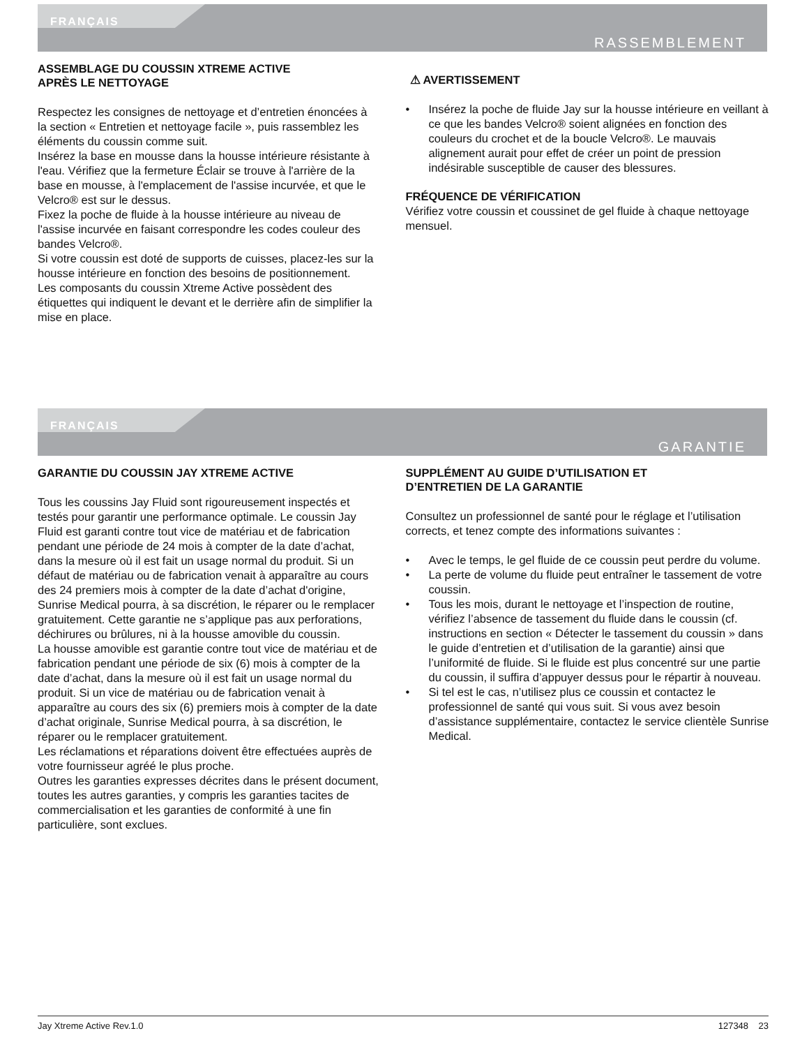FRANÇAIS
RASSEMBLEMENT
ASSEMBLAGE DU COUSSIN XTREME ACTIVE
APRÈS LE NETTOYAGE
Respectez les consignes de nettoyage et d’entretien énoncées à la section « Entretien et nettoyage facile », puis rassemblez les éléments du coussin comme suit.
Insérez la base en mousse dans la housse intérieure résistante à l'eau. Vérifiez que la fermeture Éclair se trouve à l'arrière de la base en mousse, à l'emplacement de l'assise incurvée, et que le Velcro® est sur le dessus.
Fixez la poche de fluide à la housse intérieure au niveau de l'assise incurvée en faisant correspondre les codes couleur des bandes Velcro®.
Si votre coussin est doté de supports de cuisses, placez-les sur la housse intérieure en fonction des besoins de positionnement.
Les composants du coussin Xtreme Active possèdent des étiquettes qui indiquent le devant et le derrière afin de simplifier la mise en place.
⚠ AVERTISSEMENT
• Insérez la poche de fluide Jay sur la housse intérieure en veillant à ce que les bandes Velcro® soient alignées en fonction des couleurs du crochet et de la boucle Velcro®. Le mauvais alignement aurait pour effet de créer un point de pression indésirable susceptible de causer des blessures.
FRÉQUENCE DE VÉRIFICATION
Vérifiez votre coussin et coussinet de gel fluide à chaque nettoyage mensuel.
FRANÇAIS
GARANTIE
GARANTIE DU COUSSIN JAY XTREME ACTIVE
Tous les coussins Jay Fluid sont rigoureusement inspectés et testés pour garantir une performance optimale. Le coussin Jay Fluid est garanti contre tout vice de matériau et de fabrication pendant une période de 24 mois à compter de la date d’achat, dans la mesure où il est fait un usage normal du produit. Si un défaut de matériau ou de fabrication venait à apparaître au cours des 24 premiers mois à compter de la date d’achat d'origine, Sunrise Medical pourra, à sa discrétion, le réparer ou le remplacer gratuitement. Cette garantie ne s’applique pas aux perforations, déchirures ou brûlures, ni à la housse amovible du coussin.
La housse amovible est garantie contre tout vice de matériau et de fabrication pendant une période de six (6) mois à compter de la date d’achat, dans la mesure où il est fait un usage normal du produit. Si un vice de matériau ou de fabrication venait à apparaître au cours des six (6) premiers mois à compter de la date d’achat originale, Sunrise Medical pourra, à sa discrétion, le réparer ou le remplacer gratuitement.
Les réclamations et réparations doivent être effectuées auprès de votre fournisseur agréé le plus proche.
Outres les garanties expresses décrites dans le présent document, toutes les autres garanties, y compris les garanties tacites de commercialisation et les garanties de conformité à une fin particulière, sont exclues.
SUPPLÉMENT AU GUIDE D’UTILISATION ET
D’ENTRETIEN DE LA GARANTIE
Consultez un professionnel de santé pour le réglage et l’utilisation corrects, et tenez compte des informations suivantes :
• Avec le temps, le gel fluide de ce coussin peut perdre du volume.
• La perte de volume du fluide peut entraîner le tassement de votre coussin.
• Tous les mois, durant le nettoyage et l’inspection de routine, vérifiez l’absence de tassement du fluide dans le coussin (cf. instructions en section « Détecter le tassement du coussin » dans le guide d’entretien et d’utilisation de la garantie) ainsi que l’uniformité de fluide. Si le fluide est plus concentré sur une partie du coussin, il suffira d’appuyer dessus pour le répartir à nouveau.
• Si tel est le cas, n’utilisez plus ce coussin et contactez le professionnel de santé qui vous suit. Si vous avez besoin d’assistance supplémentaire, contactez le service clientèle Sunrise Medical.
Jay Xtreme Active Rev.1.0 127348 23